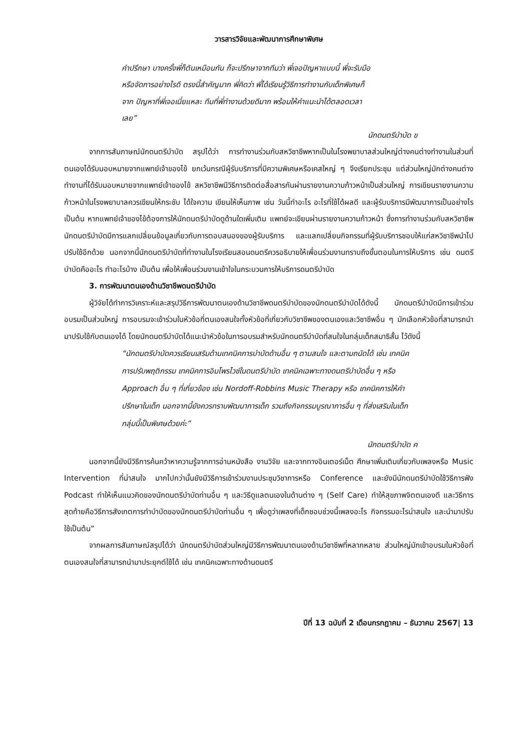วารสารวิจัยและพัฒนาการศึกษาพิเศษ
คำปรึกษา บางครั้งพี่ก็ตันเหมือนกัน ก็จะปรึกษาจากทีมว่า พี่เจอปัญหาแบบนี้ พี่จะรับมือ หรือจัดการอย่างไรดี ตรงนี้สำคัญมาก พี่คิดว่า พี่ได้เรียนรู้วิธีการทำงานกับเด็กพิเศษก็จาก ปัญหาที่พี่เจอเนี่ยแหละ ทีมที่พี่ทำงานด้วยดีมาก พร้อมให้คำแนะนำได้ตลอดเวลาเลย”
นักดนตรีบำบัด ข
จากการสัมภาษณ์นักดนตรีบำบัด สรุปได้ว่า การทำงานร่วมกับสหวิชาชีพหากเป็นในโรงพยาบาลส่วนใหญ่ต่างคนต่างทำงานในส่วนที่ตนเองได้รับมอบหมายจากแพทย์เจ้าของไข้ ยกเว้นกรณีผู้รับบริการที่มีความพิเศษหรือเคสใหญ่ ๆ จึงเรียกประชุม แต่ส่วนใหญ่มักต่างคนต่างทำงานที่ได้รับมอบหมายจากแพทย์เจ้าของไข้ สหวิชาชีพมีวิธีการติดต่อสื่อสารกันผ่านรายงานความก้าวหน้าเป็นส่วนใหญ่ การเขียนรายงานความก้าวหน้าในโรงพยาบาลควรเขียนให้กระชับ ได้ใจความ เขียนให้เห็นภาพ เช่น วันนี้ทำอะไร อะไรที่ใช้ได้ผลดี และผู้รับบริการมีพัฒนาการเป็นอย่างไร เป็นต้น หากแพทย์เจ้าของไข้ต้องการให้นักดนตรีบำบัดดูด้านใดเพิ่มเติม แพทย์จะเขียนผ่านรายงานความก้าวหน้า ซึ่งการทำงานร่วมกับสหวิชาชีพนักดนตรีบำบัดมีการแลกเปลี่ยนข้อมูลเกี่ยวกับการตอบสนองของผู้รับบริการ และแลกเปลี่ยนกิจกรรมที่ผู้รับบริการชอบให้แก่สหวิชาชีพนำไปปรับใช้อีกด้วย นอกจากนี้นักดนตรีบำบัดที่ทำงานในโรงเรียนสอนดนตรีควรอธิบายให้เพื่อนร่วมงานทราบถึงขั้นตอนในการให้บริการ เช่น ดนตรีบำบัดคืออะไร ทำอะไรบ้าง เป็นต้น เพื่อให้เพื่อนร่วมงานเข้าใจในกระบวนการให้บริการดนตรีบำบัด
3. การพัฒนาตนเองด้านวิชาชีพดนตรีบำบัด
ผู้วิจัยได้ทำการวิเคราะห์และสรุปวิธีการพัฒนาตนเองด้านวิชาชีพดนตรีบำบัดของนักดนตรีบำบัดได้ดังนี้ นักดนตรีบำบัดมีการเข้าร่วมอบรมเป็นส่วนใหญ่ การอบรมจะเข้าร่วมในหัวข้อที่ตนเองสนใจทั้งหัวข้อที่เกี่ยวกับวิชาชีพของตนเองและวิชาชีพอื่น ๆ มักเลือกหัวข้อที่สามารถนำมาปรับใช้กับตนเองได้ โดยนักดนตรีบำบัดได้แนะนำหัวข้อในการอบรมสำหรับนักดนตรีบำบัดที่สนใจในกลุ่มเด็กสมาธิสั้น ไว้ดังนี้
“นักดนตรีบำบัดควรเรียนเสริมด้านเทคนิคการบำบัดด้านอื่น ๆ ตามสนใจ และตามถนัดได้ เช่น เทคนิคการปรับพฤติกรรม เทคนิคการอิมโพรไวซ์ในดนตรีบำบัด เทคนิคเฉพาะทางดนตรีบำบัดอื่น ๆ หรือ Approach อื่น ๆ ที่เกี่ยวข้อง เช่น Nordoff-Robbins Music Therapy หรือ เทคนิคการให้คำปรึกษาในเด็ก นอกจากนี้ยังควรทราบพัฒนาการเด็ก รวมถึงกิจกรรมบูรณาการอื่น ๆ ที่ส่งเสริมในเด็กกลุ่มนี้เป็นพิเศษด้วยค่ะ”
นักดนตรีบำบัด ค
นอกจากนี้ยังมีวิธีการค้นคว้าหาความรู้จากการอ่านหนังสือ งานวิจัย และจากทางอินเตอร์เน็ต ศึกษาเพิ่มเติมเกี่ยวกับเพลงหรือ Music Intervention ที่น่าสนใจ มากไปกว่านั้นยังมีวิธีการเข้าร่วมงานประชุมวิชาการหรือ Conference และยังมีนักดนตรีบำบัดใช้วิธีการฟัง Podcast ทำให้เห็นแนวคิดของนักดนตรีบำบัดท่านอื่น ๆ และวิธีดูแลตนเองในด้านต่าง ๆ (Self Care) ทำให้สุขภาพจิตตนเองดี และวิธีการสุดท้ายคือวิธีการสังเกตการทำบำบัดของนักดนตรีบำบัดท่านอื่น ๆ เพื่อดูว่าเพลงที่เด็กชอบช่วงนี้เพลงอะไร กิจกรรมอะไรน่าสนใจ และนำมาปรับใช้เป็นต้น”
จากผลการสัมภาษณ์สรุปได้ว่า นักดนตรีบำบัดส่วนใหญ่มีวิธีการพัฒนาตนเองด้านวิชาชีพที่หลากหลาย ส่วนใหญ่มักเข้าอบรมในหัวข้อที่ตนเองสนใจที่สามารถนำมาประยุกต์ใช้ได้ เช่น เทคนิคเฉพาะทางด้านดนตรี
ปีที่ 13 ฉบับที่ 2 เดือนกรกฎาคม – ธันวาคม 2567| 13